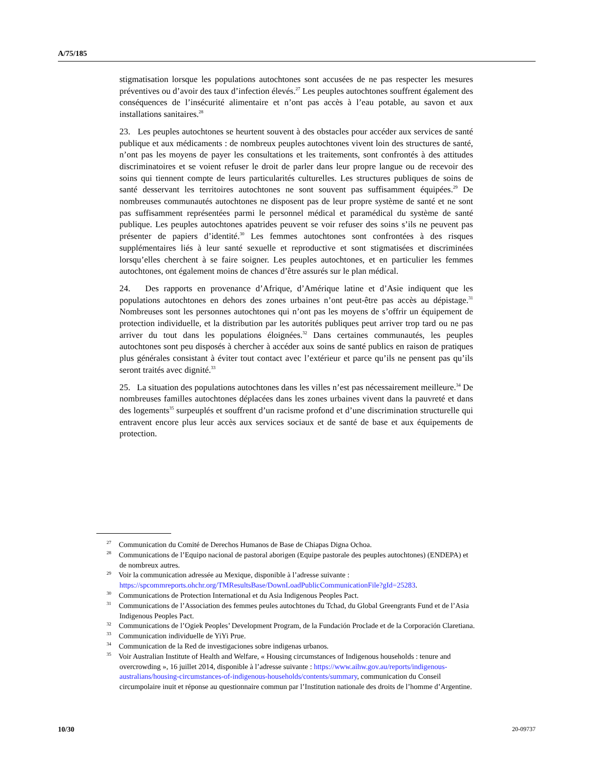A/75/185
stigmatisation lorsque les populations autochtones sont accusées de ne pas respecter les mesures préventives ou d’avoir des taux d’infection élevés.<sup>27</sup> Les peuples autochtones souffrent également des conséquences de l’insécurité alimentaire et n’ont pas accès à l’eau potable, au savon et aux installations sanitaires.<sup>28</sup>
23. Les peuples autochtones se heurtent souvent à des obstacles pour accéder aux services de santé publique et aux médicaments : de nombreux peuples autochtones vivent loin des structures de santé, n’ont pas les moyens de payer les consultations et les traitements, sont confrontés à des attitudes discriminatoires et se voient refuser le droit de parler dans leur propre langue ou de recevoir des soins qui tiennent compte de leurs particularités culturelles. Les structures publiques de soins de santé desservant les territoires autochtones ne sont souvent pas suffisamment équipées.<sup>29</sup> De nombreuses communautés autochtones ne disposent pas de leur propre système de santé et ne sont pas suffisamment représentées parmi le personnel médical et paramédical du système de santé publique. Les peuples autochtones apatrides peuvent se voir refuser des soins s’ils ne peuvent pas présenter de papiers d’identité.<sup>30</sup> Les femmes autochtones sont confrontées à des risques supplémentaires liés à leur santé sexuelle et reproductive et sont stigmatisées et discriminées lorsqu’elles cherchent à se faire soigner. Les peuples autochtones, et en particulier les femmes autochtones, ont également moins de chances d’être assurés sur le plan médical.
24. Des rapports en provenance d’Afrique, d’Amérique latine et d’Asie indiquent que les populations autochtones en dehors des zones urbaines n’ont peut-être pas accès au dépistage.<sup>31</sup> Nombreuses sont les personnes autochtones qui n’ont pas les moyens de s’offrir un équipement de protection individuelle, et la distribution par les autorités publiques peut arriver trop tard ou ne pas arriver du tout dans les populations éloignées.<sup>32</sup> Dans certaines communautés, les peuples autochtones sont peu disposés à chercher à accéder aux soins de santé publics en raison de pratiques plus générales consistant à éviter tout contact avec l’extérieur et parce qu’ils ne pensent pas qu’ils seront traités avec dignité.<sup>33</sup>
25. La situation des populations autochtones dans les villes n’est pas nécessairement meilleure.<sup>34</sup> De nombreuses familles autochtones déplacées dans les zones urbaines vivent dans la pauvreté et dans des logements<sup>35</sup> surpeuplés et souffrent d’un racisme profond et d’une discrimination structurelle qui entravent encore plus leur accès aux services sociaux et de santé de base et aux équipements de protection.
<sup>27</sup> Communication du Comité de Derechos Humanos de Base de Chiapas Digna Ochoa.
<sup>28</sup> Communications de l’Equipo nacional de pastoral aborigen (Equipe pastorale des peuples autochtones) (ENDEPA) et de nombreux autres.
<sup>29</sup> Voir la communication adressée au Mexique, disponible à l’adresse suivante : https://spcommreports.ohchr.org/TMResultsBase/DownLoadPublicCommunicationFile?gId=25283.
<sup>30</sup> Communications de Protection International et du Asia Indigenous Peoples Pact.
<sup>31</sup> Communications de l’Association des femmes peules autochtones du Tchad, du Global Greengrants Fund et de l’Asia Indigenous Peoples Pact.
<sup>32</sup> Communications de l’Ogiek Peoples’ Development Program, de la Fundación Proclade et de la Corporación Claretiana.
<sup>33</sup> Communication individuelle de YiYi Prue.
<sup>34</sup> Communication de la Red de investigaciones sobre indigenas urbanos.
<sup>35</sup> Voir Australian Institute of Health and Welfare, « Housing circumstances of Indigenous households : tenure and overcrowding », 16 juillet 2014, disponible à l’adresse suivante : https://www.aihw.gov.au/reports/indigenous-australians/housing-circumstances-of-indigenous-households/contents/summary, communication du Conseil circumpolaire inuit et réponse au questionnaire commun par l’Institution nationale des droits de l’homme d’Argentine.
10/30 20-09737